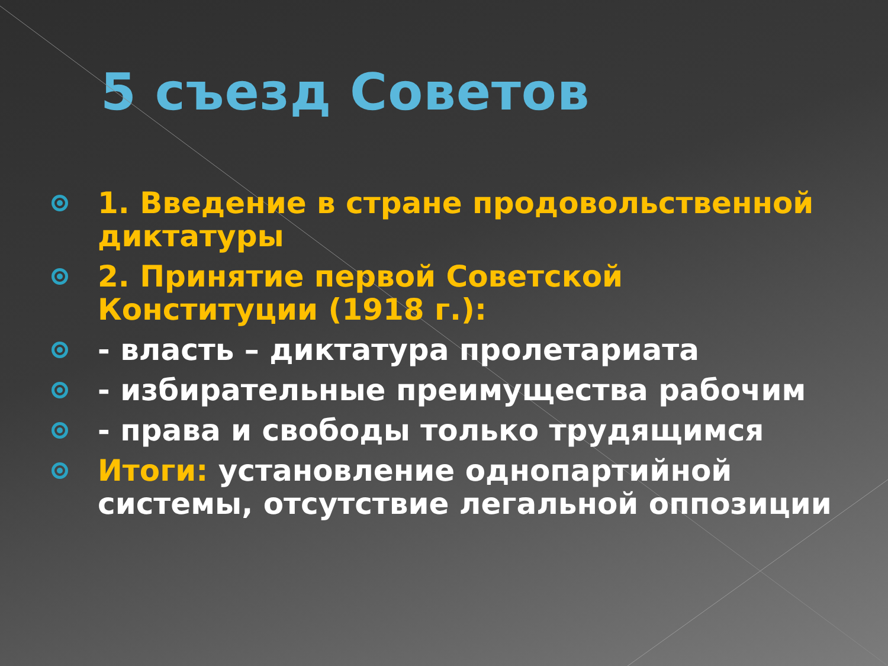5 съезд Советов
1. Введение в стране продовольственной диктатуры
2. Принятие первой Советской Конституции (1918 г.):
- власть – диктатура пролетариата
- избирательные преимущества рабочим
- права и свободы только трудящимся
Итоги: установление однопартийной системы, отсутствие легальной оппозиции